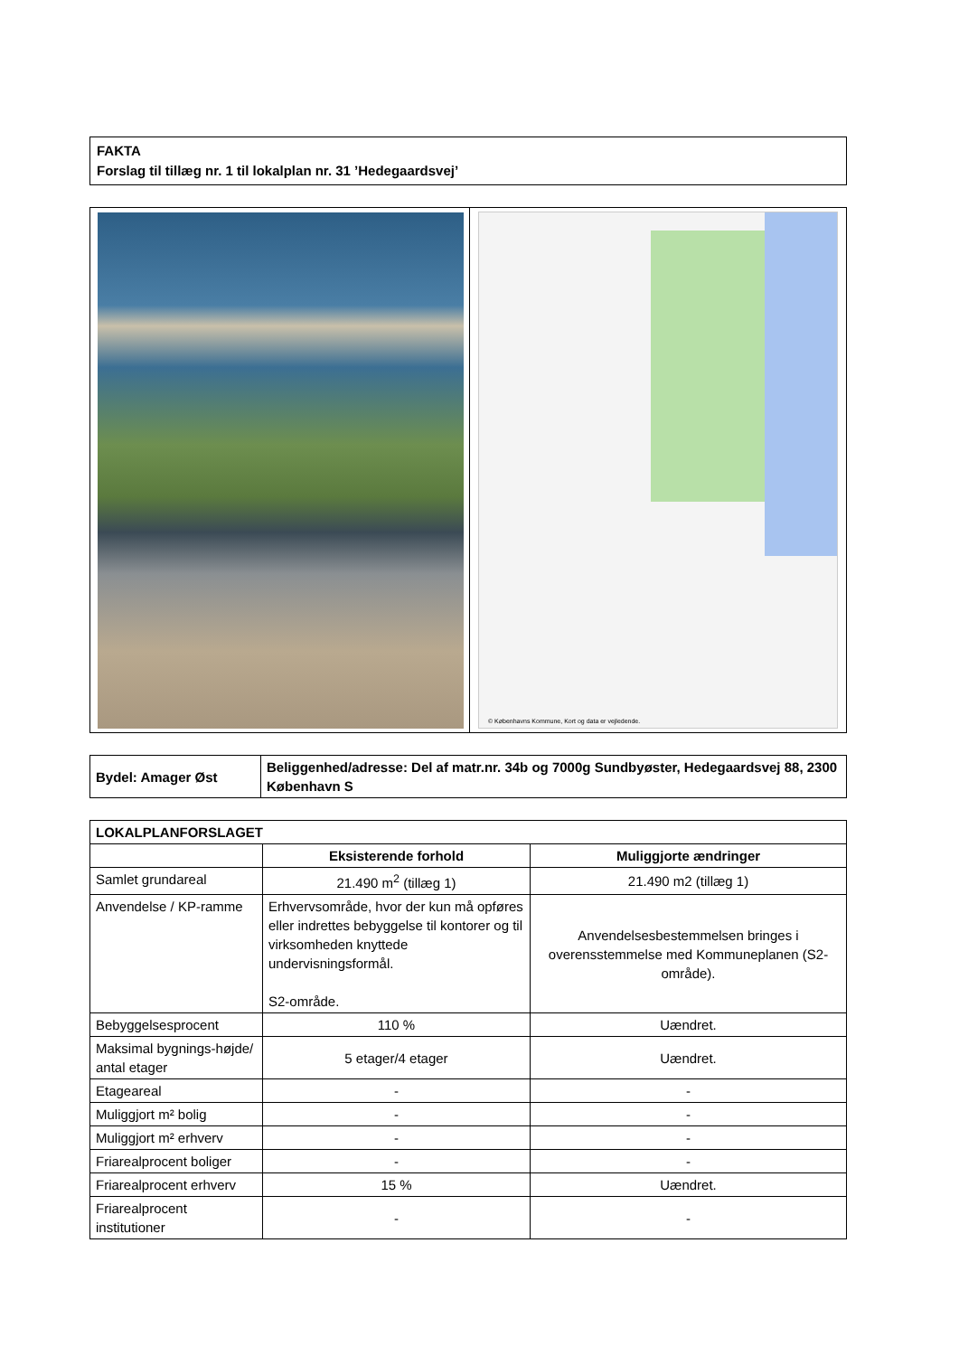FAKTA
Forslag til tillæg nr. 1 til lokalplan nr. 31 ’Hedegaardsvej’
© Københavns Kommune, Kort og data er vejledende.
| Bydel: Amager Øst | Beliggenhed/adresse: Del af matr.nr. 34b og 7000g Sundbyøster, Hedegaardsvej 88, 2300 København S |
| LOKALPLANFORSLAGET | | |
| --- | --- | --- |
| | Eksisterende forhold | Muliggjorte ændringer |
| Samlet grundareal | 21.490 m<sup>2</sup> (tillæg 1) | 21.490 m2 (tillæg 1) |
| Anvendelse / KP-ramme | Erhvervsområde, hvor der kun må opføres eller indrettes bebyggelse til kontorer og til virksomheden knyttede undervisningsformål. S2-område. | Anvendelsesbestemmelsen bringes i overensstemmelse med Kommuneplanen (S2-område). |
| Bebyggelsesprocent | 110 % | Uændret. |
| Maksimal bygnings-højde/ antal etager | 5 etager/4 etager | Uændret. |
| Etageareal | - | - |
| Muliggjort m² bolig | - | - |
| Muliggjort m² erhverv | - | - |
| Friarealprocent boliger | - | - |
| Friarealprocent erhverv | 15 % | Uændret. |
| Friarealprocent institutioner | - | - |